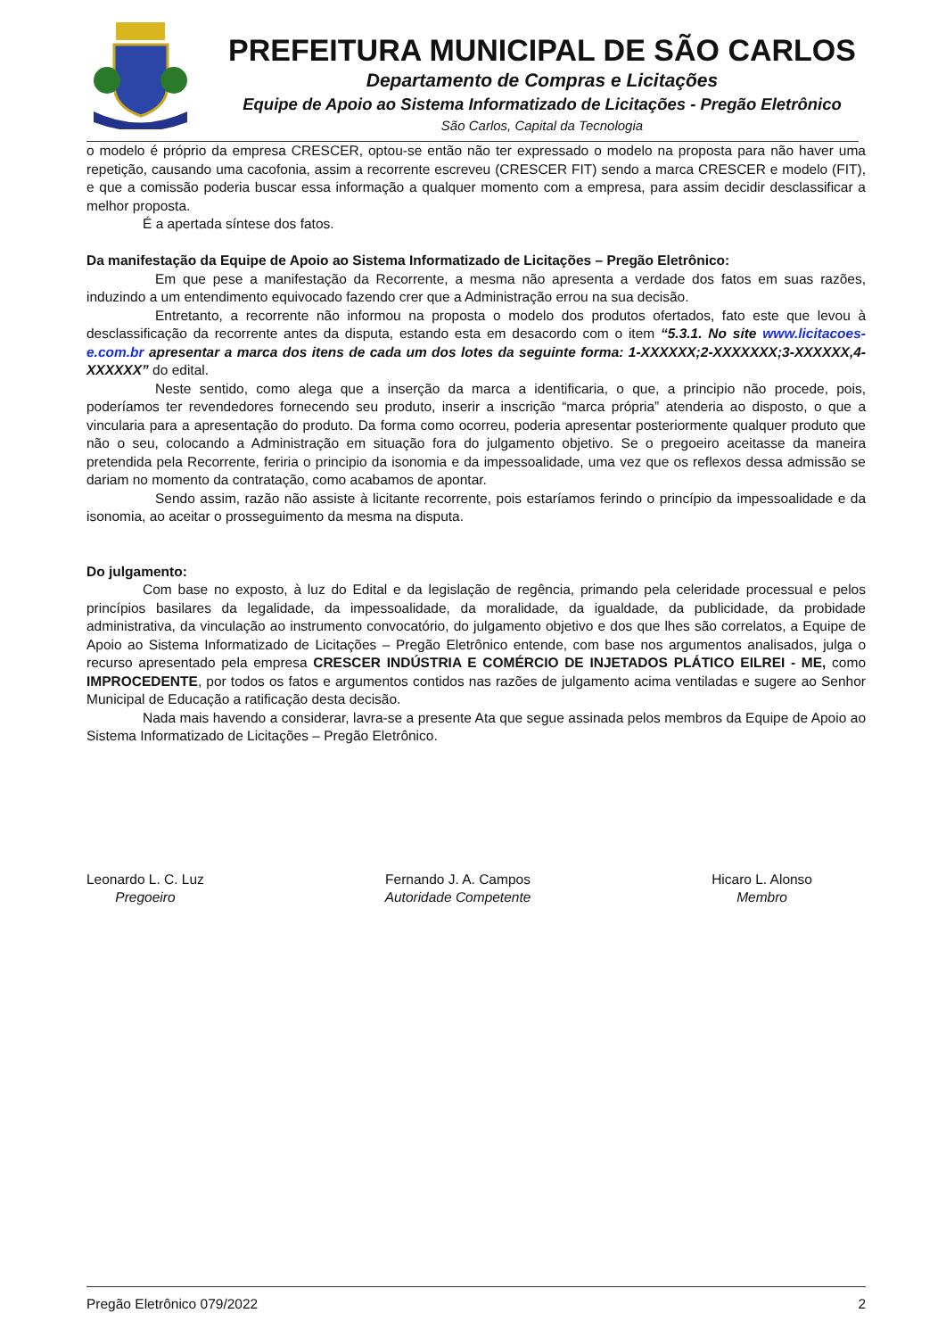PREFEITURA MUNICIPAL DE SÃO CARLOS
Departamento de Compras e Licitações
Equipe de Apoio ao Sistema Informatizado de Licitações - Pregão Eletrônico
São Carlos, Capital da Tecnologia
o modelo é próprio da empresa CRESCER, optou-se então não ter expressado o modelo na proposta para não haver uma repetição, causando uma cacofonia, assim a recorrente escreveu (CRESCER FIT) sendo a marca CRESCER e modelo (FIT), e que a comissão poderia buscar essa informação a qualquer momento com a empresa, para assim decidir desclassificar a melhor proposta.
É a apertada síntese dos fatos.
Da manifestação da Equipe de Apoio ao Sistema Informatizado de Licitações – Pregão Eletrônico:
Em que pese a manifestação da Recorrente, a mesma não apresenta a verdade dos fatos em suas razões, induzindo a um entendimento equivocado fazendo crer que a Administração errou na sua decisão.
Entretanto, a recorrente não informou na proposta o modelo dos produtos ofertados, fato este que levou à desclassificação da recorrente antes da disputa, estando esta em desacordo com o item “5.3.1. No site www.licitacoes-e.com.br apresentar a marca dos itens de cada um dos lotes da seguinte forma: 1-XXXXXX;2-XXXXXXX;3-XXXXXX,4-XXXXXX” do edital.
Neste sentido, como alega que a inserção da marca a identificaria, o que, a principio não procede, pois, poderíamos ter revendedores fornecendo seu produto, inserir a inscrição “marca própria” atenderia ao disposto, o que a vincularia para a apresentação do produto. Da forma como ocorreu, poderia apresentar posteriormente qualquer produto que não o seu, colocando a Administração em situação fora do julgamento objetivo. Se o pregoeiro aceitasse da maneira pretendida pela Recorrente, feriria o principio da isonomia e da impessoalidade, uma vez que os reflexos dessa admissão se dariam no momento da contratação, como acabamos de apontar.
Sendo assim, razão não assiste à licitante recorrente, pois estaríamos ferindo o princípio da impessoalidade e da isonomia, ao aceitar o prosseguimento da mesma na disputa.
Do julgamento:
Com base no exposto, à luz do Edital e da legislação de regência, primando pela celeridade processual e pelos princípios basilares da legalidade, da impessoalidade, da moralidade, da igualdade, da publicidade, da probidade administrativa, da vinculação ao instrumento convocatório, do julgamento objetivo e dos que lhes são correlatos, a Equipe de Apoio ao Sistema Informatizado de Licitações – Pregão Eletrônico entende, com base nos argumentos analisados, julga o recurso apresentado pela empresa CRESCER INDÚSTRIA E COMÉRCIO DE INJETADOS PLÁTICO EILREI - ME, como IMPROCEDENTE, por todos os fatos e argumentos contidos nas razões de julgamento acima ventiladas e sugere ao Senhor Municipal de Educação a ratificação desta decisão.
Nada mais havendo a considerar, lavra-se a presente Ata que segue assinada pelos membros da Equipe de Apoio ao Sistema Informatizado de Licitações – Pregão Eletrônico.
Leonardo L. C. Luz
Pregoeiro
Fernando J. A. Campos
Autoridade Competente
Hicaro L. Alonso
Membro
Pregão Eletrônico 079/2022 2